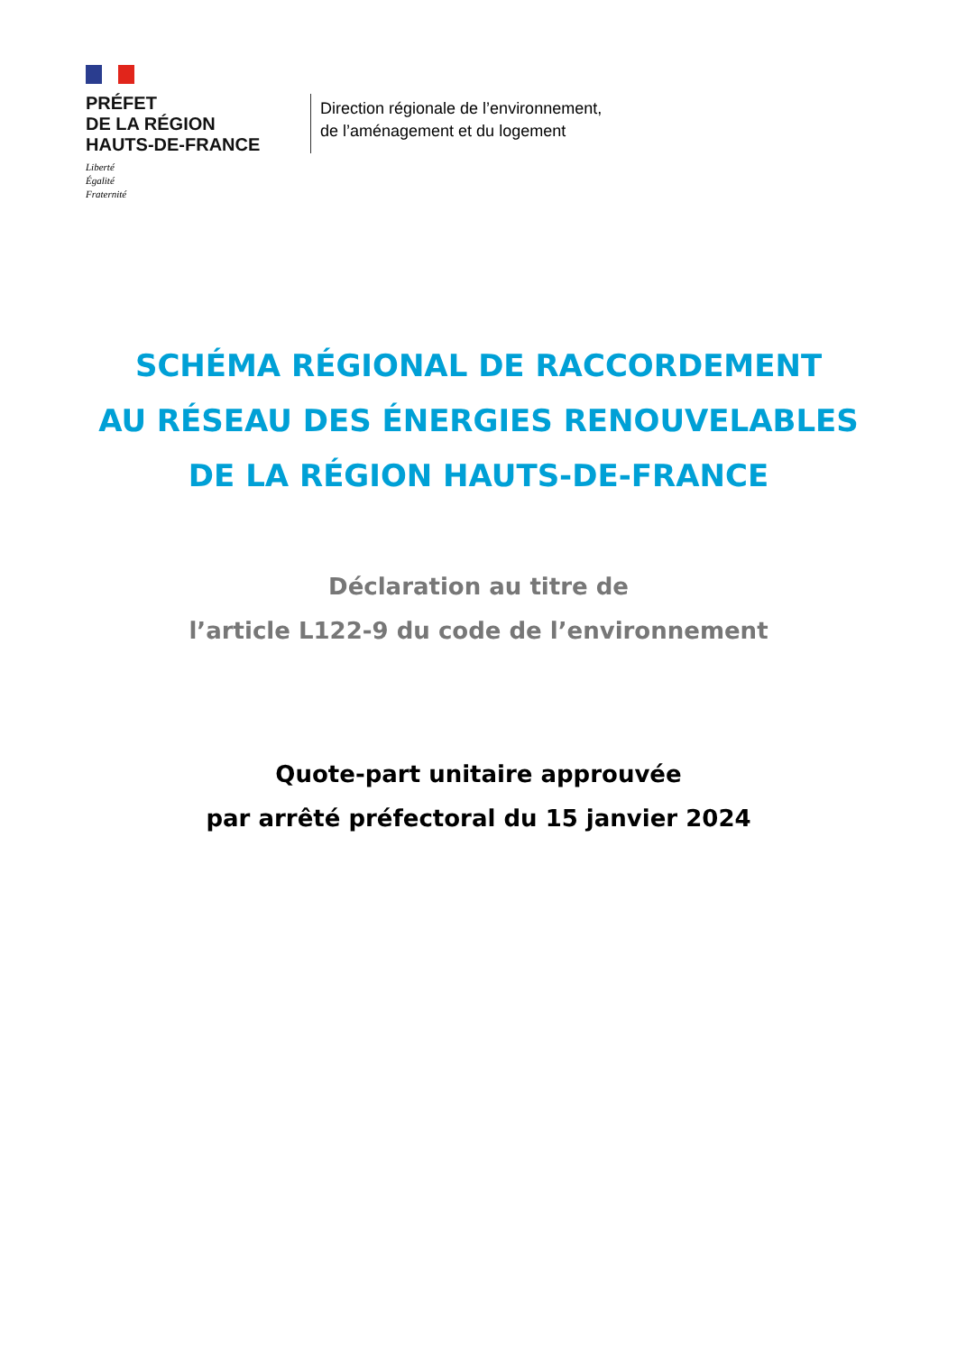PRÉFET
DE LA RÉGION
HAUTS-DE-FRANCE
Liberté
Égalité
Fraternité
Direction régionale de l’environnement,
de l’aménagement et du logement
SCHÉMA RÉGIONAL DE RACCORDEMENT
AU RÉSEAU DES ÉNERGIES RENOUVELABLES
DE LA RÉGION HAUTS-DE-FRANCE
Déclaration au titre de
l’article L122-9 du code de l’environnement
Quote-part unitaire approuvée
par arrêté préfectoral du 15 janvier 2024